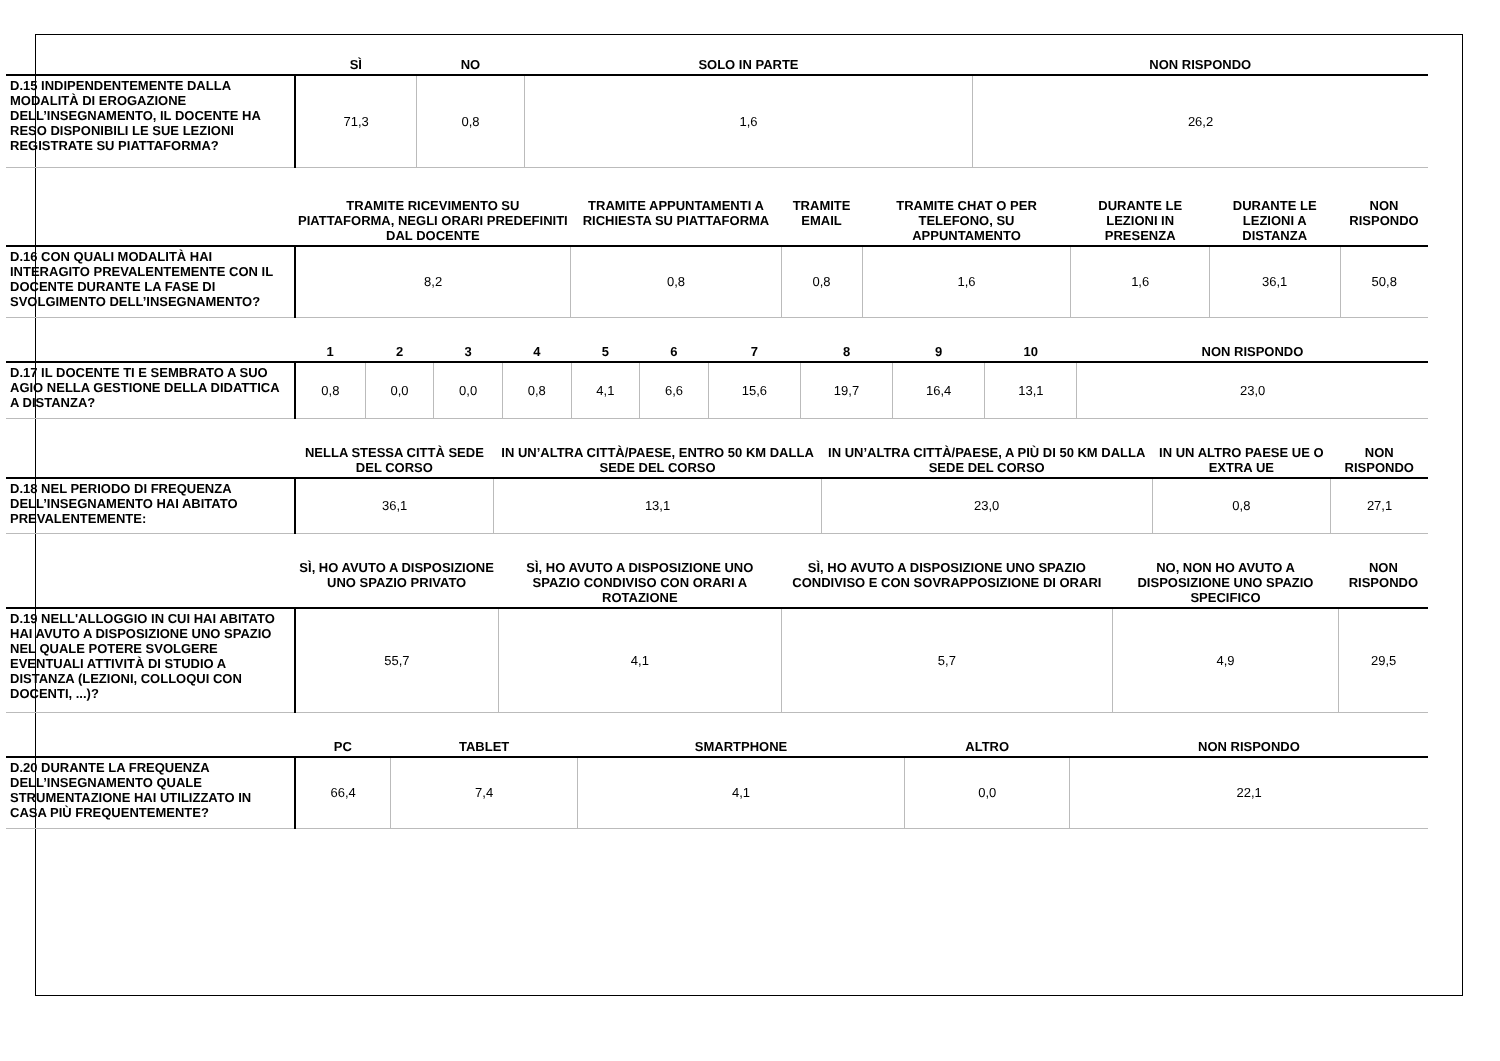| | SÌ | NO | SOLO IN PARTE | NON RISPONDO |
| --- | --- | --- | --- | --- |
| D.15 INDIPENDENTEMENTE DALLA MODALITÀ DI EROGAZIONE DELL’INSEGNAMENTO, IL DOCENTE HA RESO DISPONIBILI LE SUE LEZIONI REGISTRATE SU PIATTAFORMA? | 71,3 | 0,8 | 1,6 | 26,2 |
| | TRAMITE RICEVIMENTO SU PIATTAFORMA, NEGLI ORARI PREDEFINITI DAL DOCENTE | TRAMITE APPUNTAMENTI A RICHIESTA SU PIATTAFORMA | TRAMITE EMAIL | TRAMITE CHAT O PER TELEFONO, SU APPUNTAMENTO | DURANTE LE LEZIONI IN PRESENZA | DURANTE LE LEZIONI A DISTANZA | NON RISPONDO |
| --- | --- | --- | --- | --- | --- | --- | --- |
| D.16 CON QUALI MODALITÀ HAI INTERAGITO PREVALENTEMENTE CON IL DOCENTE DURANTE LA FASE DI SVOLGIMENTO DELL’INSEGNAMENTO? | 8,2 | 0,8 | 0,8 | 1,6 | 1,6 | 36,1 | 50,8 |
| | 1 | 2 | 3 | 4 | 5 | 6 | 7 | 8 | 9 | 10 | NON RISPONDO |
| --- | --- | --- | --- | --- | --- | --- | --- | --- | --- | --- | --- |
| D.17 IL DOCENTE TI E SEMBRATO A SUO AGIO NELLA GESTIONE DELLA DIDATTICA A DISTANZA? | 0,8 | 0,0 | 0,0 | 0,8 | 4,1 | 6,6 | 15,6 | 19,7 | 16,4 | 13,1 | 23,0 |
| | NELLA STESSA CITTÀ SEDE DEL CORSO | IN UN’ALTRA CITTÀ/PAESE, ENTRO 50 KM DALLA SEDE DEL CORSO | IN UN’ALTRA CITTÀ/PAESE, A PIÙ DI 50 KM DALLA SEDE DEL CORSO | IN UN ALTRO PAESE UE O EXTRA UE | NON RISPONDO |
| --- | --- | --- | --- | --- | --- |
| D.18 NEL PERIODO DI FREQUENZA DELL’INSEGNAMENTO HAI ABITATO PREVALENTEMENTE: | 36,1 | 13,1 | 23,0 | 0,8 | 27,1 |
| | SÌ, HO AVUTO A DISPOSIZIONE UNO SPAZIO PRIVATO | SÌ, HO AVUTO A DISPOSIZIONE UNO SPAZIO CONDIVISO CON ORARI A ROTAZIONE | SÌ, HO AVUTO A DISPOSIZIONE UNO SPAZIO CONDIVISO E CON SOVRAPPOSIZIONE DI ORARI | NO, NON HO AVUTO A DISPOSIZIONE UNO SPAZIO SPECIFICO | NON RISPONDO |
| --- | --- | --- | --- | --- | --- |
| D.19 NELL'ALLOGGIO IN CUI HAI ABITATO HAI AVUTO A DISPOSIZIONE UNO SPAZIO NEL QUALE POTERE SVOLGERE EVENTUALI ATTIVITÀ DI STUDIO A DISTANZA (LEZIONI, COLLOQUI CON DOCENTI, ...)? | 55,7 | 4,1 | 5,7 | 4,9 | 29,5 |
| | PC | TABLET | SMARTPHONE | ALTRO | NON RISPONDO |
| --- | --- | --- | --- | --- | --- |
| D.20 DURANTE LA FREQUENZA DELL’INSEGNAMENTO QUALE STRUMENTAZIONE HAI UTILIZZATO IN CASA PIÙ FREQUENTEMENTE? | 66,4 | 7,4 | 4,1 | 0,0 | 22,1 |